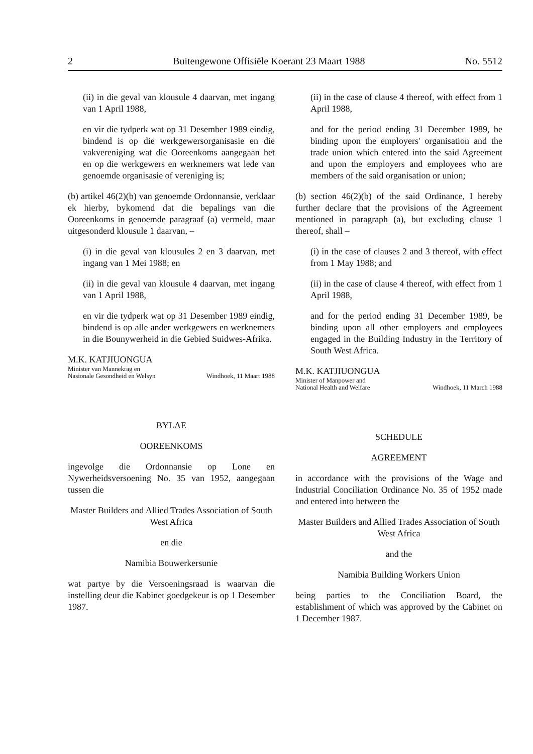2 Buitengewone Offisiële Koerant 23 Maart 1988 No. 5512
(ii) in die geval van klousule 4 daarvan, met ingang van 1 April 1988,
en vir die tydperk wat op 31 Desember 1989 eindig, bindend is op die werkgewersorganisasie en die vakvereniging wat die Ooreenkoms aangegaan het en op die werkgewers en werknemers wat lede van genoemde organisasie of vereniging is;
(b) artikel 46(2)(b) van genoemde Ordonnansie, verklaar ek hierby, bykomend dat die bepalings van die Ooreenkoms in genoemde paragraaf (a) vermeld, maar uitgesonderd klousule 1 daarvan, –
(i) in die geval van klousules 2 en 3 daarvan, met ingang van 1 Mei 1988; en
(ii) in die geval van klousule 4 daarvan, met ingang van 1 April 1988,
en vir die tydperk wat op 31 Desember 1989 eindig, bindend is op alle ander werkgewers en werknemers in die Bounywerheid in die Gebied Suidwes-Afrika.
M.K. KATJIUONGUA
Minister van Mannekrag en
Nasionale Gesondheid en Welsyn Windhoek, 11 Maart 1988
BYLAE
OOREENKOMS
ingevolge die Ordonnansie op Lone en Nywerheidsversoening No. 35 van 1952, aangegaan tussen die
Master Builders and Allied Trades Association of South West Africa
en die
Namibia Bouwerkersunie
wat partye by die Versoeningsraad is waarvan die instelling deur die Kabinet goedgekeur is op 1 Desember 1987.
(ii) in the case of clause 4 thereof, with effect from 1 April 1988,
and for the period ending 31 December 1989, be binding upon the employers' organisation and the trade union which entered into the said Agreement and upon the employers and employees who are members of the said organisation or union;
(b) section 46(2)(b) of the said Ordinance, I hereby further declare that the provisions of the Agreement mentioned in paragraph (a), but excluding clause 1 thereof, shall –
(i) in the case of clauses 2 and 3 thereof, with effect from 1 May 1988; and
(ii) in the case of clause 4 thereof, with effect from 1 April 1988,
and for the period ending 31 December 1989, be binding upon all other employers and employees engaged in the Building Industry in the Territory of South West Africa.
M.K. KATJIUONGUA
Minister of Manpower and
National Health and Welfare Windhoek, 11 March 1988
SCHEDULE
AGREEMENT
in accordance with the provisions of the Wage and Industrial Conciliation Ordinance No. 35 of 1952 made and entered into between the
Master Builders and Allied Trades Association of South West Africa
and the
Namibia Building Workers Union
being parties to the Conciliation Board, the establishment of which was approved by the Cabinet on 1 December 1987.